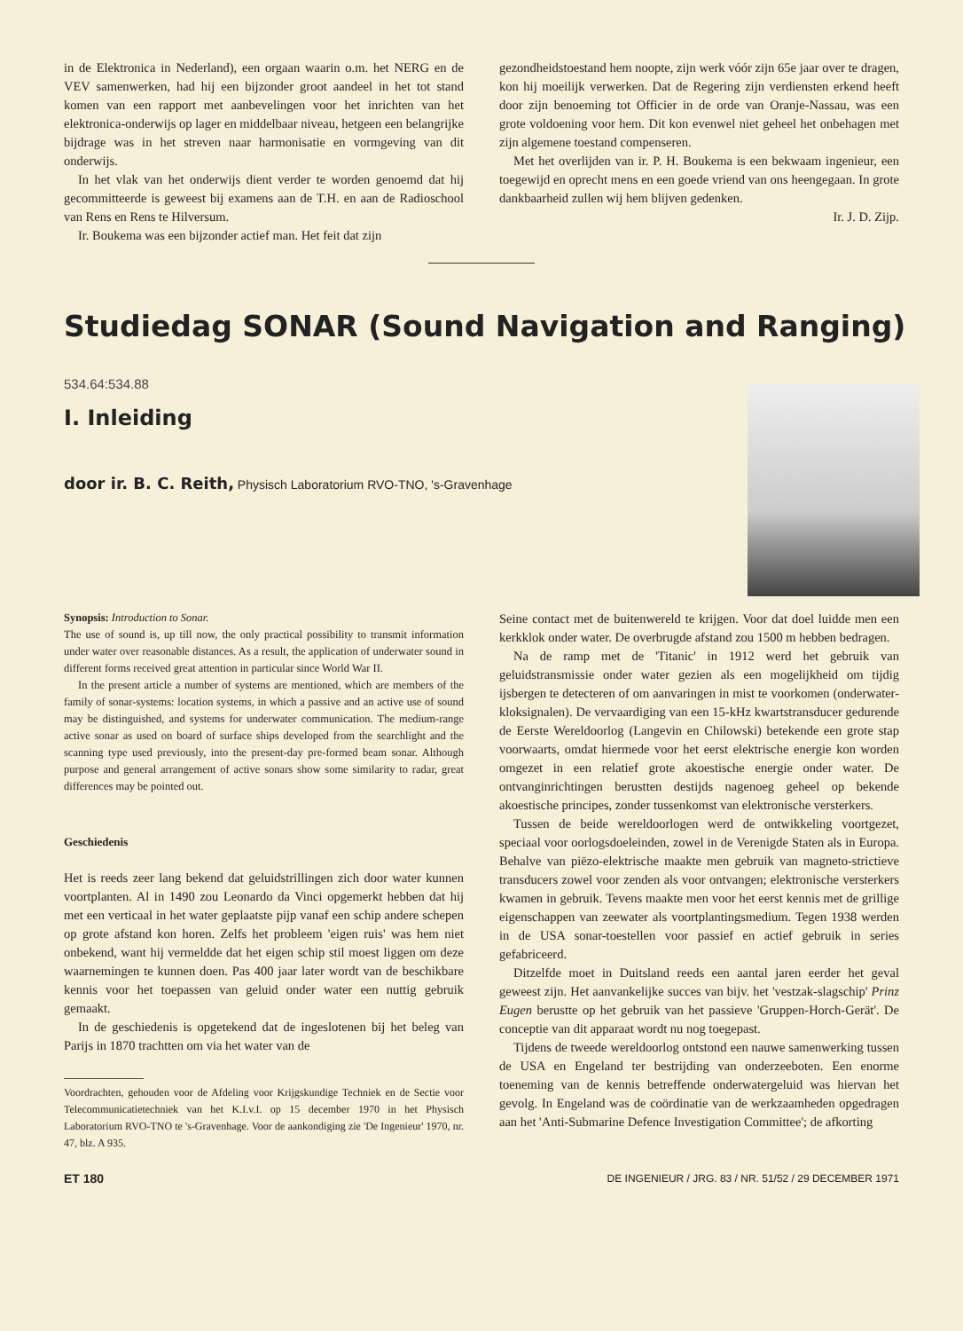in de Elektronica in Nederland), een orgaan waarin o.m. het NERG en de VEV samenwerken, had hij een bijzonder groot aandeel in het tot stand komen van een rapport met aanbevelingen voor het inrichten van het elektronica-onderwijs op lager en middelbaar niveau, hetgeen een belangrijke bijdrage was in het streven naar harmonisatie en vormgeving van dit onderwijs.
In het vlak van het onderwijs dient verder te worden genoemd dat hij gecommitteerde is geweest bij examens aan de T.H. en aan de Radioschool van Rens en Rens te Hilversum.
Ir. Boukema was een bijzonder actief man. Het feit dat zijn
gezondheidstoestand hem noopte, zijn werk vóór zijn 65e jaar over te dragen, kon hij moeilijk verwerken. Dat de Regering zijn verdiensten erkend heeft door zijn benoeming tot Officier in de orde van Oranje-Nassau, was een grote voldoening voor hem. Dit kon evenwel niet geheel het onbehagen met zijn algemene toestand compenseren.
Met het overlijden van ir. P. H. Boukema is een bekwaam ingenieur, een toegewijd en oprecht mens en een goede vriend van ons heengegaan. In grote dankbaarheid zullen wij hem blijven gedenken.
Ir. J. D. Zijp.
Studiedag SONAR (Sound Navigation and Ranging)
534.64:534.88
I. Inleiding
door ir. B. C. Reith, Physisch Laboratorium RVO-TNO, 's-Gravenhage
Synopsis: Introduction to Sonar.
The use of sound is, up till now, the only practical possibility to transmit information under water over reasonable distances. As a result, the application of underwater sound in different forms received great attention in particular since World War II.
In the present article a number of systems are mentioned, which are members of the family of sonar-systems: location systems, in which a passive and an active use of sound may be distinguished, and systems for underwater communication. The medium-range active sonar as used on board of surface ships developed from the searchlight and the scanning type used previously, into the present-day pre-formed beam sonar. Although purpose and general arrangement of active sonars show some similarity to radar, great differences may be pointed out.
Geschiedenis
Het is reeds zeer lang bekend dat geluidstrillingen zich door water kunnen voortplanten. Al in 1490 zou Leonardo da Vinci opgemerkt hebben dat hij met een verticaal in het water geplaatste pijp vanaf een schip andere schepen op grote afstand kon horen. Zelfs het probleem 'eigen ruis' was hem niet onbekend, want hij vermeldde dat het eigen schip stil moest liggen om deze waarnemingen te kunnen doen. Pas 400 jaar later wordt van de beschikbare kennis voor het toepassen van geluid onder water een nuttig gebruik gemaakt.
In de geschiedenis is opgetekend dat de ingeslotenen bij het beleg van Parijs in 1870 trachtten om via het water van de
Voordrachten, gehouden voor de Afdeling voor Krijgskundige Techniek en de Sectie voor Telecommunicatietechniek van het K.I.v.I. op 15 december 1970 in het Physisch Laboratorium RVO-TNO te 's-Gravenhage. Voor de aankondiging zie 'De Ingenieur' 1970, nr. 47, blz. A 935.
Seine contact met de buitenwereld te krijgen. Voor dat doel luidde men een kerkklok onder water. De overbrugde afstand zou 1500 m hebben bedragen.
Na de ramp met de 'Titanic' in 1912 werd het gebruik van geluidstransmissie onder water gezien als een mogelijkheid om tijdig ijsbergen te detecteren of om aanvaringen in mist te voorkomen (onderwater-kloksignalen). De vervaardiging van een 15-kHz kwartstransducer gedurende de Eerste Wereldoorlog (Langevin en Chilowski) betekende een grote stap voorwaarts, omdat hiermede voor het eerst elektrische energie kon worden omgezet in een relatief grote akoestische energie onder water. De ontvanginrichtingen berustten destijds nagenoeg geheel op bekende akoestische principes, zonder tussenkomst van elektronische versterkers.
Tussen de beide wereldoorlogen werd de ontwikkeling voortgezet, speciaal voor oorlogsdoeleinden, zowel in de Verenigde Staten als in Europa. Behalve van piëzo-elektrische maakte men gebruik van magneto-strictieve transducers zowel voor zenden als voor ontvangen; elektronische versterkers kwamen in gebruik. Tevens maakte men voor het eerst kennis met de grillige eigenschappen van zeewater als voortplantingsmedium. Tegen 1938 werden in de USA sonar-toestellen voor passief en actief gebruik in series gefabriceerd.
Ditzelfde moet in Duitsland reeds een aantal jaren eerder het geval geweest zijn. Het aanvankelijke succes van bijv. het 'vestzak-slagschip' Prinz Eugen berustte op het gebruik van het passieve 'Gruppen-Horch-Gerät'. De conceptie van dit apparaat wordt nu nog toegepast.
Tijdens de tweede wereldoorlog ontstond een nauwe samenwerking tussen de USA en Engeland ter bestrijding van onderzeeboten. Een enorme toeneming van de kennis betreffende onderwatergeluid was hiervan het gevolg. In Engeland was de coördinatie van de werkzaamheden opgedragen aan het 'Anti-Submarine Defence Investigation Committee'; de afkorting
ET 180 DE INGENIEUR / JRG. 83 / NR. 51/52 / 29 DECEMBER 1971